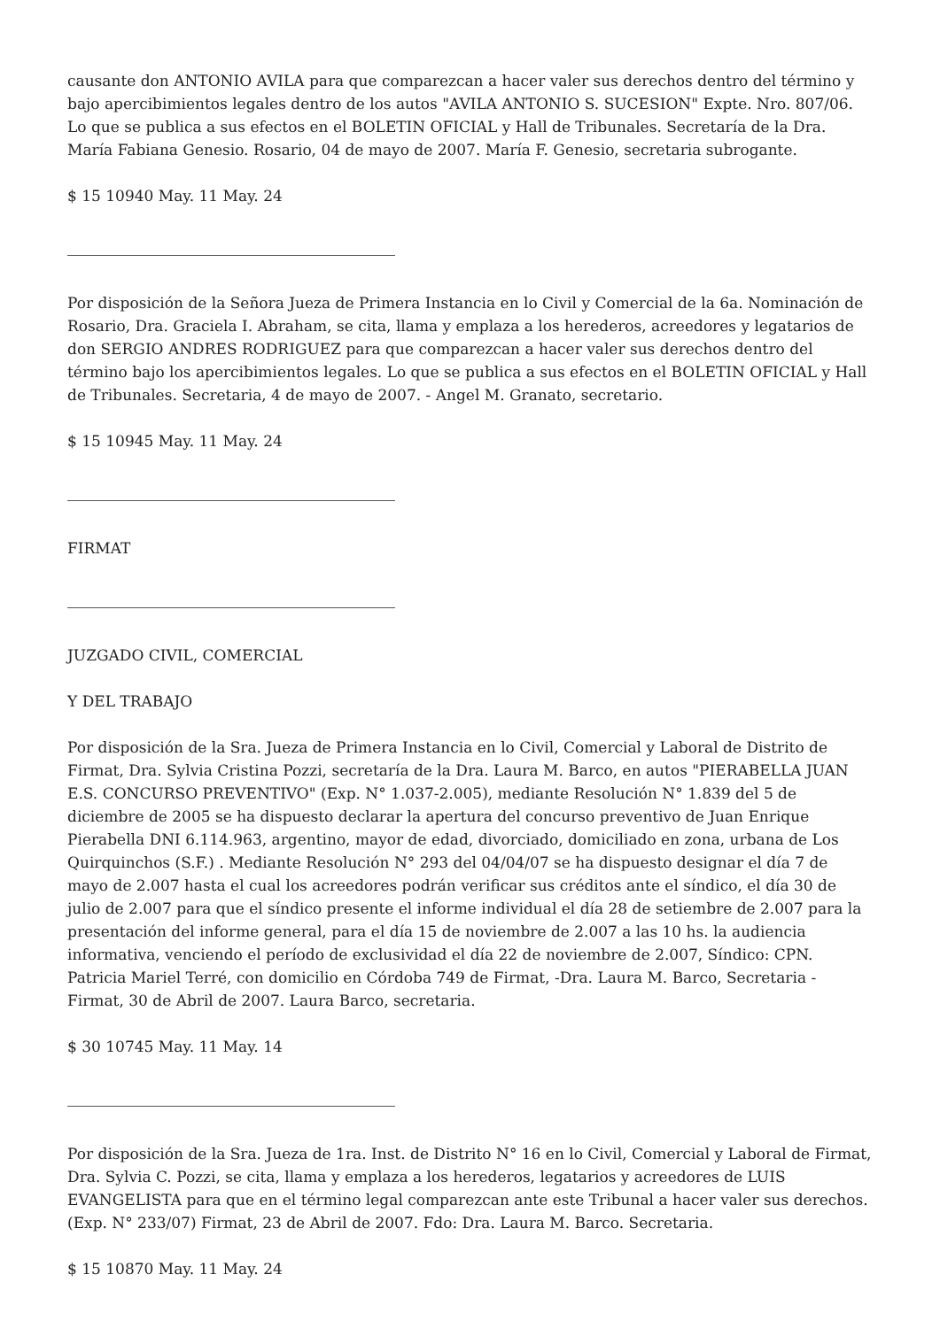causante don ANTONIO AVILA para que comparezcan a hacer valer sus derechos dentro del término y bajo apercibimientos legales dentro de los autos "AVILA ANTONIO S. SUCESION" Expte. Nro. 807/06. Lo que se publica a sus efectos en el BOLETIN OFICIAL y Hall de Tribunales. Secretaría de la Dra. María Fabiana Genesio. Rosario, 04 de mayo de 2007. María F. Genesio, secretaria subrogante.
$ 15 10940 May. 11 May. 24
Por disposición de la Señora Jueza de Primera Instancia en lo Civil y Comercial de la 6a. Nominación de Rosario, Dra. Graciela I. Abraham, se cita, llama y emplaza a los herederos, acreedores y legatarios de don SERGIO ANDRES RODRIGUEZ para que comparezcan a hacer valer sus derechos dentro del término bajo los apercibimientos legales. Lo que se publica a sus efectos en el BOLETIN OFICIAL y Hall de Tribunales. Secretaria, 4 de mayo de 2007. - Angel M. Granato, secretario.
$ 15 10945 May. 11 May. 24
FIRMAT
JUZGADO CIVIL, COMERCIAL
Y DEL TRABAJO
Por disposición de la Sra. Jueza de Primera Instancia en lo Civil, Comercial y Laboral de Distrito de Firmat, Dra. Sylvia Cristina Pozzi, secretaría de la Dra. Laura M. Barco, en autos "PIERABELLA JUAN E.S. CONCURSO PREVENTIVO" (Exp. N° 1.037-2.005), mediante Resolución N° 1.839 del 5 de diciembre de 2005 se ha dispuesto declarar la apertura del concurso preventivo de Juan Enrique Pierabella DNI 6.114.963, argentino, mayor de edad, divorciado, domiciliado en zona, urbana de Los Quirquinchos (S.F.) . Mediante Resolución N° 293 del 04/04/07 se ha dispuesto designar el día 7 de mayo de 2.007 hasta el cual los acreedores podrán verificar sus créditos ante el síndico, el día 30 de julio de 2.007 para que el síndico presente el informe individual el día 28 de setiembre de 2.007 para la presentación del informe general, para el día 15 de noviembre de 2.007 a las 10 hs. la audiencia informativa, venciendo el período de exclusividad el día 22 de noviembre de 2.007, Síndico: CPN. Patricia Mariel Terré, con domicilio en Córdoba 749 de Firmat, -Dra. Laura M. Barco, Secretaria - Firmat, 30 de Abril de 2007. Laura Barco, secretaria.
$ 30 10745 May. 11 May. 14
Por disposición de la Sra. Jueza de 1ra. Inst. de Distrito N° 16 en lo Civil, Comercial y Laboral de Firmat, Dra. Sylvia C. Pozzi, se cita, llama y emplaza a los herederos, legatarios y acreedores de LUIS EVANGELISTA para que en el término legal comparezcan ante este Tribunal a hacer valer sus derechos. (Exp. N° 233/07) Firmat, 23 de Abril de 2007. Fdo: Dra. Laura M. Barco. Secretaria.
$ 15 10870 May. 11 May. 24